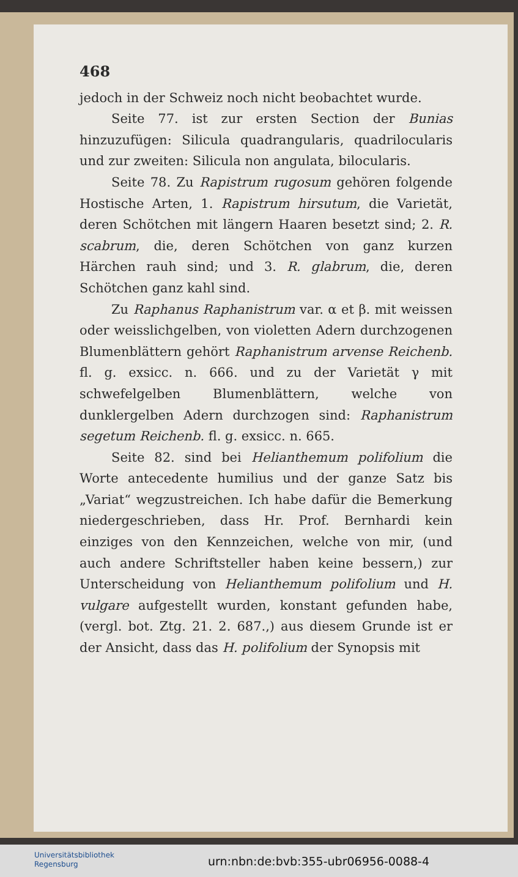468
jedoch in der Schweiz noch nicht beobachtet wurde.
Seite 77. ist zur ersten Section der Bunias hinzuzufügen: Silicula quadrangularis, quadrilocularis und zur zweiten: Silicula non angulata, bilocularis.
Seite 78. Zu Rapistrum rugosum gehören folgende Hostische Arten, 1. Rapistrum hirsutum, die Varietät, deren Schötchen mit längern Haaren besetzt sind; 2. R. scabrum, die, deren Schötchen von ganz kurzen Härchen rauh sind; und 3. R. glabrum, die, deren Schötchen ganz kahl sind.
Zu Raphanus Raphanistrum var. α et β. mit weissen oder weisslichgelben, von violetten Adern durchzogenen Blumenblättern gehört Raphanistrum arvense Reichenb. fl. g. exsicc. n. 666. und zu der Varietät γ mit schwefelgelben Blumenblättern, welche von dunklergelben Adern durchzogen sind: Raphanistrum segetum Reichenb. fl. g. exsicc. n. 665.
Seite 82. sind bei Helianthemum polifolium die Worte antecedente humilius und der ganze Satz bis „Variat“ wegzustreichen. Ich habe dafür die Bemerkung niedergeschrieben, dass Hr. Prof. Bernhardi kein einziges von den Kennzeichen, welche von mir, (und auch andere Schriftsteller haben keine bessern,) zur Unterscheidung von Helianthemum polifolium und H. vulgare aufgestellt wurden, konstant gefunden habe, (vergl. bot. Ztg. 21. 2. 687.,) aus diesem Grunde ist er der Ansicht, dass das H. polifolium der Synopsis mit
Universitätsbibliothek
Regensburg
urn:nbn:de:bvb:355-ubr06956-0088-4